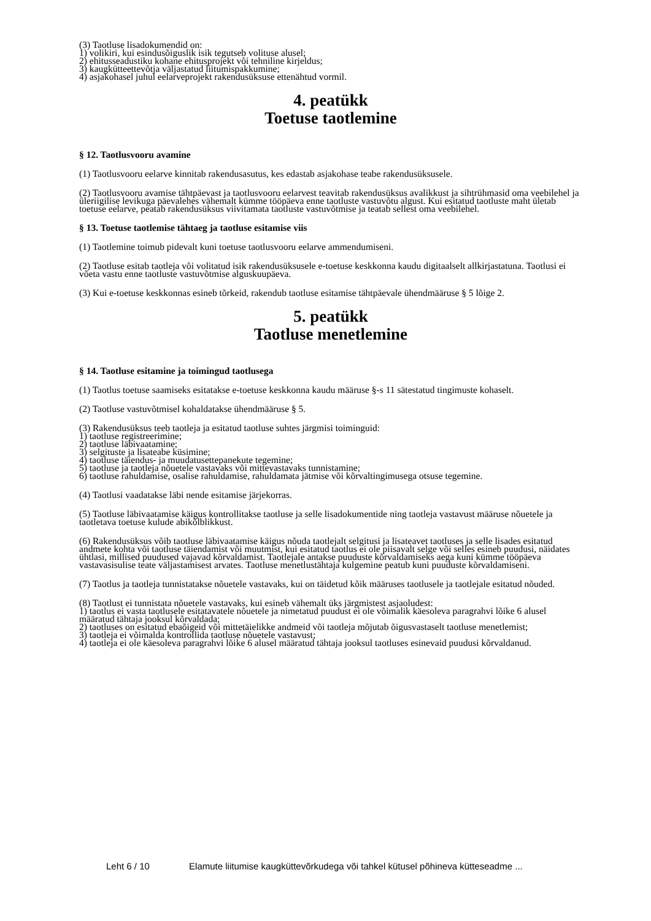(3) Taotluse lisadokumendid on:
1) volikiri, kui esindusõiguslik isik tegutseb volituse alusel;
2) ehitusseadustiku kohane ehitusprojekt või tehniline kirjeldus;
3) kaugkütteettevõtja väljastatud liitumispakkumine;
4) asjakohasel juhul eelarveprojekt rakendusüksuse ettenähtud vormil.
4. peatükk
Toetuse taotlemine
§ 12. Taotlusvooru avamine
(1) Taotlusvooru eelarve kinnitab rakendusasutus, kes edastab asjakohase teabe rakendusüksusele.
(2) Taotlusvooru avamise tähtpäevast ja taotlusvooru eelarvest teavitab rakendusüksus avalikkust ja sihtrühmasid oma veebilehel ja üleriigilise levikuga päevalehes vähemalt kümme tööpäeva enne taotluste vastuvõtu algust. Kui esitatud taotluste maht ületab toetuse eelarve, peatab rakendusüksus viivitamata taotluste vastuvõtmise ja teatab sellest oma veebilehel.
§ 13. Toetuse taotlemise tähtaeg ja taotluse esitamise viis
(1) Taotlemine toimub pidevalt kuni toetuse taotlusvooru eelarve ammendumiseni.
(2) Taotluse esitab taotleja või volitatud isik rakendusüksusele e-toetuse keskkonna kaudu digitaalselt allkirjastatuna. Taotlusi ei võeta vastu enne taotluste vastuvõtmise alguskuupäeva.
(3) Kui e-toetuse keskkonnas esineb tõrkeid, rakendub taotluse esitamise tähtpäevale ühendmääruse § 5 lõige 2.
5. peatükk
Taotluse menetlemine
§ 14. Taotluse esitamine ja toimingud taotlusega
(1) Taotlus toetuse saamiseks esitatakse e-toetuse keskkonna kaudu määruse §-s 11 sätestatud tingimuste kohaselt.
(2) Taotluse vastuvõtmisel kohaldatakse ühendmääruse § 5.
(3) Rakendusüksus teeb taotleja ja esitatud taotluse suhtes järgmisi toiminguid:
1) taotluse registreerimine;
2) taotluse läbivaatamine;
3) selgituste ja lisateabe küsimine;
4) taotluse täiendus- ja muudatusettepanekute tegemine;
5) taotluse ja taotleja nõuetele vastavaks või mittevastavaks tunnistamine;
6) taotluse rahuldamise, osalise rahuldamise, rahuldamata jätmise või kõrvaltingimusega otsuse tegemine.
(4) Taotlusi vaadatakse läbi nende esitamise järjekorras.
(5) Taotluse läbivaatamise käigus kontrollitakse taotluse ja selle lisadokumentide ning taotleja vastavust määruse nõuetele ja taotletava toetuse kulude abikõlblikkust.
(6) Rakendusüksus võib taotluse läbivaatamise käigus nõuda taotlejalt selgitusi ja lisateavet taotluses ja selle lisades esitatud andmete kohta või taotluse täiendamist või muutmist, kui esitatud taotlus ei ole piisavalt selge või selles esineb puudusi, näidates ühtlasi, millised puudused vajavad kõrvaldamist. Taotlejale antakse puuduste kõrvaldamiseks aega kuni kümme tööpäeva vastavasisulise teate väljastamisest arvates. Taotluse menetlustähtaja kulgemine peatub kuni puuduste kõrvaldamiseni.
(7) Taotlus ja taotleja tunnistatakse nõuetele vastavaks, kui on täidetud kõik määruses taotlusele ja taotlejale esitatud nõuded.
(8) Taotlust ei tunnistata nõuetele vastavaks, kui esineb vähemalt üks järgmistest asjaoludest:
1) taotlus ei vasta taotlusele esitatavatele nõuetele ja nimetatud puudust ei ole võimalik käesoleva paragrahvi lõike 6 alusel määratud tähtaja jooksul kõrvaldada;
2) taotluses on esitatud ebaõigeid või mittetäielikke andmeid või taotleja mõjutab õigusvastaselt taotluse menetlemist;
3) taotleja ei võimalda kontrollida taotluse nõuetele vastavust;
4) taotleja ei ole käesoleva paragrahvi lõike 6 alusel määratud tähtaja jooksul taotluses esinevaid puudusi kõrvaldanud.
Leht 6 / 10 Elamute liitumise kaugküttevõrkudega või tahkel kütusel põhineva kütteseadme ...